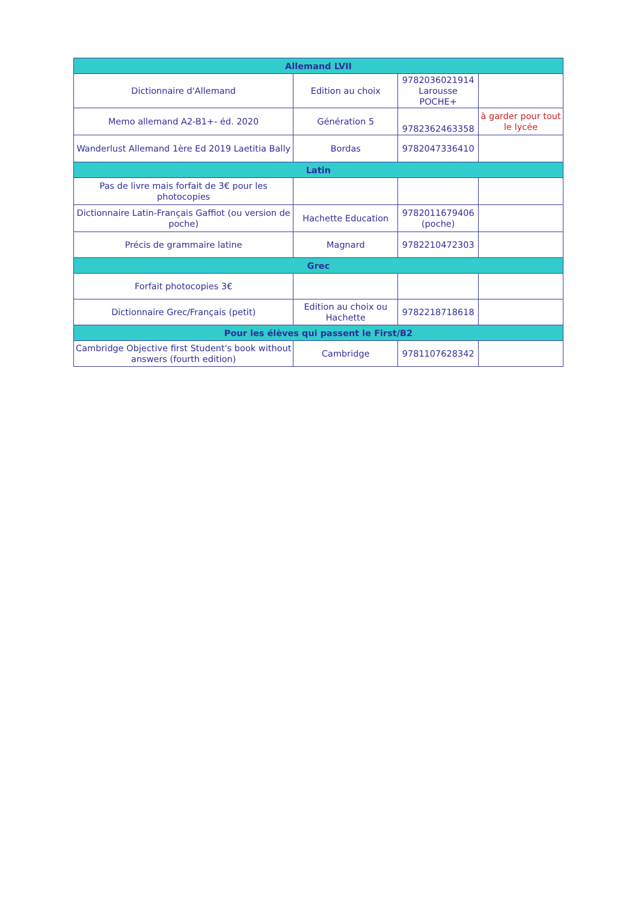| Allemand LVII | | | |
| --- | --- | --- | --- |
| Dictionnaire d'Allemand | Edition au choix | 9782036021914 Larousse POCHE+ | |
| Memo allemand A2-B1+- éd. 2020 | Génération 5 | 9782362463358 | à garder pour tout le lycée |
| Wanderlust Allemand 1ère Ed 2019 Laetitia Bally | Bordas | 9782047336410 | |
| Latin | | | |
| Pas de livre mais forfait de 3€ pour les photocopies | | | |
| Dictionnaire Latin-Français Gaffiot (ou version de poche) | Hachette Education | 9782011679406 (poche) | |
| Précis de grammaire latine | Magnard | 9782210472303 | |
| Grec | | | |
| Forfait photocopies 3€ | | | |
| Dictionnaire Grec/Français (petit) | Edition au choix ou Hachette | 9782218718618 | |
| Pour les élèves qui passent le First/B2 | | | |
| Cambridge Objective first Student's book without answers (fourth edition) | Cambridge | 9781107628342 | |